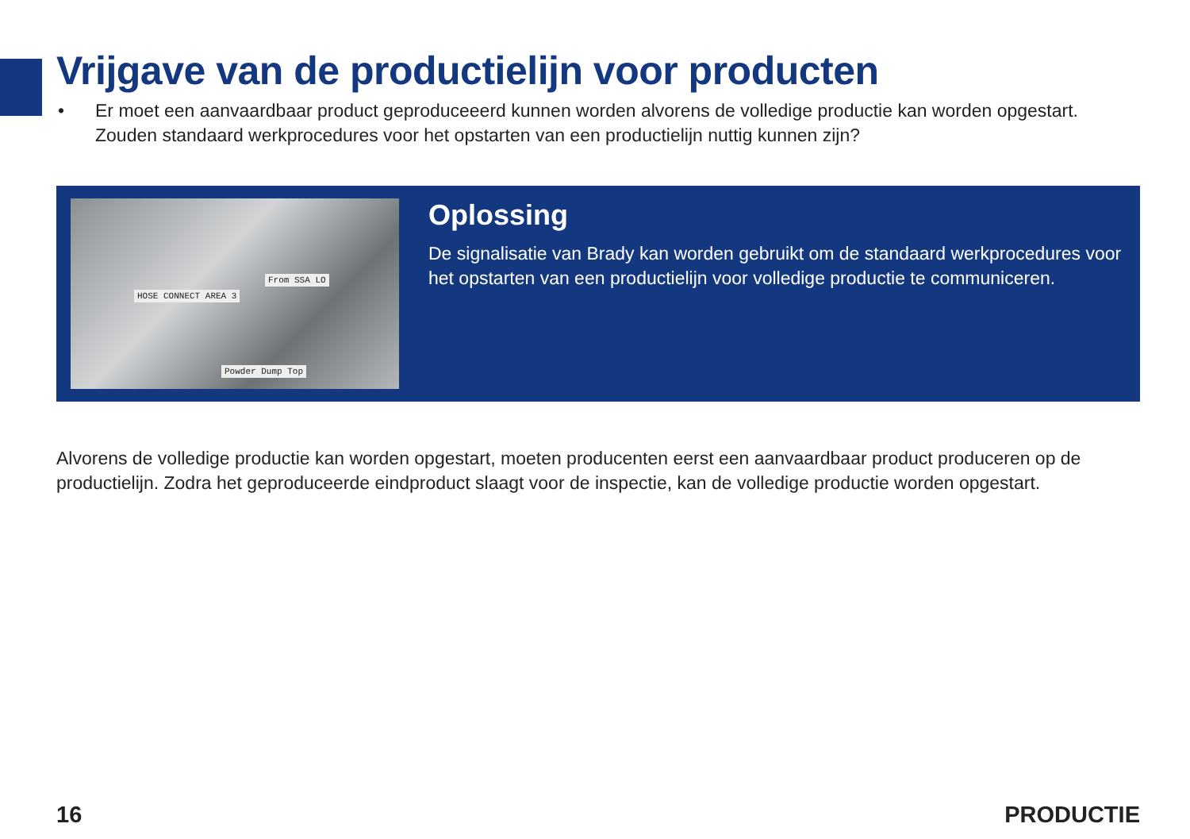Vrijgave van de productielijn voor producten
• Er moet een aanvaardbaar product geproduceeerd kunnen worden alvorens de volledige productie kan worden opgestart. Zouden standaard werkprocedures voor het opstarten van een productielijn nuttig kunnen zijn?
HOSE CONNECT AREA 3
From SSA LO
Powder Dump Top
Oplossing
De signalisatie van Brady kan worden gebruikt om de standaard werkprocedures voor het opstarten van een productielijn voor volledige productie te communiceren.
Alvorens de volledige productie kan worden opgestart, moeten producenten eerst een aanvaardbaar product produceren op de productielijn. Zodra het geproduceerde eindproduct slaagt voor de inspectie, kan de volledige productie worden opgestart.
16 PRODUCTIE